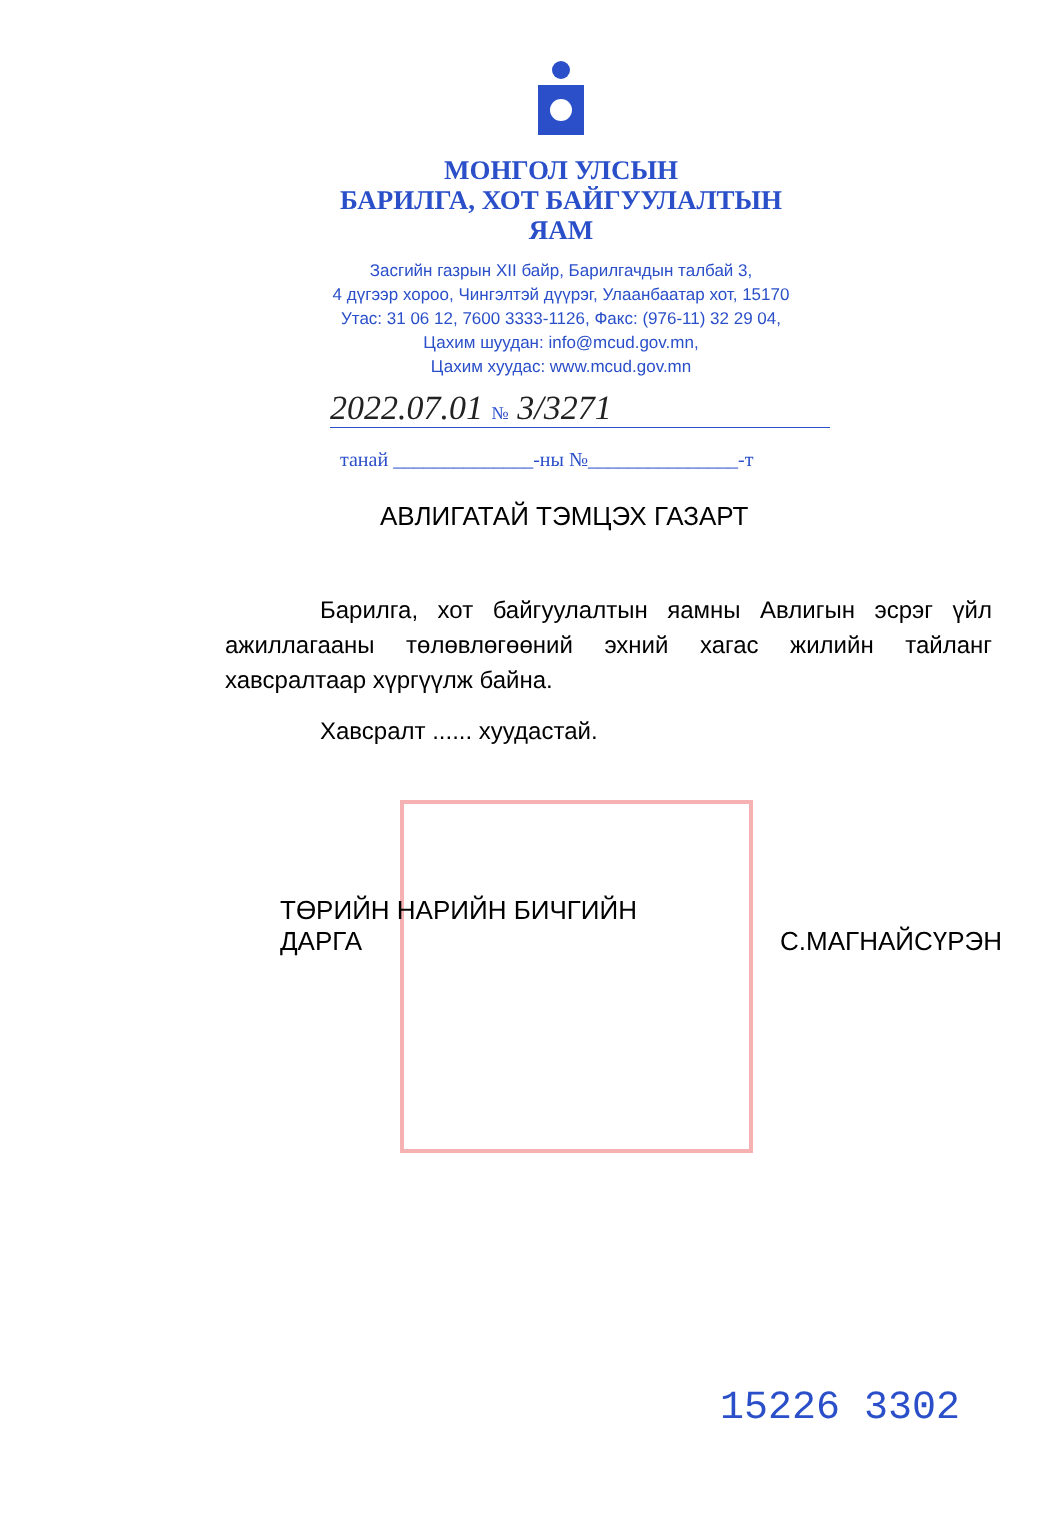МОНГОЛ УЛСЫН
БАРИЛГА, ХОТ БАЙГУУЛАЛТЫН
ЯАМ
Засгийн газрын XII байр, Барилгачдын талбай 3,
4 дүгээр хороо, Чингэлтэй дүүрэг, Улаанбаатар хот, 15170
Утас: 31 06 12, 7600 3333-1126, Факс: (976-11) 32 29 04,
Цахим шуудан: info@mcud.gov.mn,
Цахим хуудас: www.mcud.gov.mn
2022.07.01 № 3/3271
танай ______________-ны №_______________-т
АВЛИГАТАЙ ТЭМЦЭХ ГАЗАРТ
Барилга, хот байгуулалтын яамны Авлигын эсрэг үйл ажиллагааны төлөвлөгөөний эхний хагас жилийн тайланг хавсралтаар хүргүүлж байна.
Хавсралт ...... хуудастай.
ТӨРИЙН НАРИЙН БИЧГИЙН
ДАРГА
С.МАГНАЙСҮРЭН
15226 3302